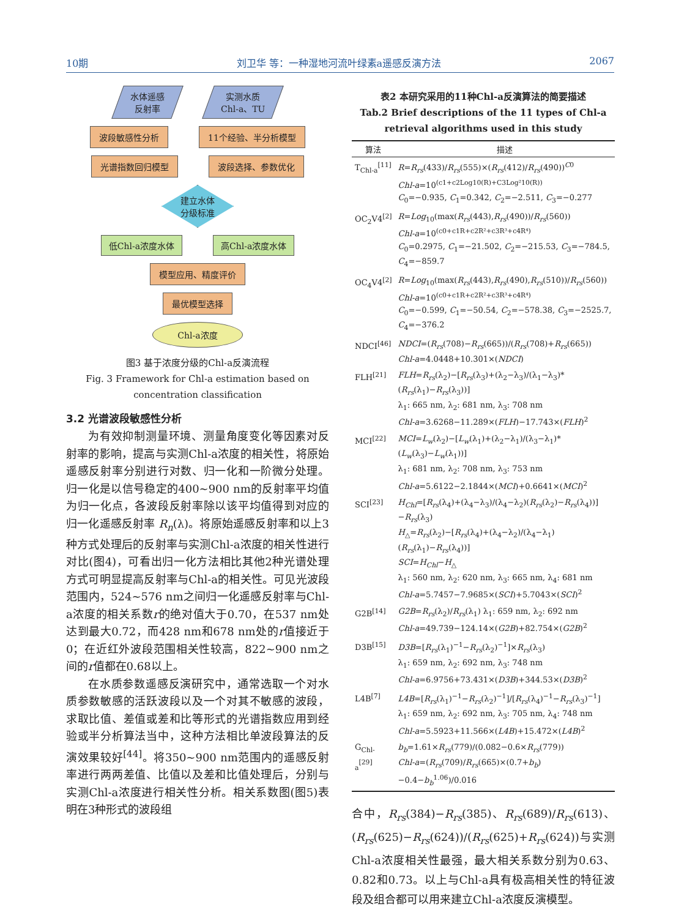10期 刘卫华 等：一种湿地河流叶绿素a遥感反演方法 2067
水体遥感
反射率
实测水质
Chl-a、TU
波段敏感性分析 11个经验、半分析模型
光谱指数回归模型 波段选择、参数优化
建立水体
分级标准
低Chl-a浓度水体 高Chl-a浓度水体
模型应用、精度评价
最优模型选择
Chl-a浓度
图3 基于浓度分级的Chl-a反演流程
Fig. 3 Framework for Chl-a estimation based on
concentration classification
3.2 光谱波段敏感性分析
为有效抑制测量环境、测量角度变化等因素对反射率的影响，提高与实测Chl-a浓度的相关性，将原始遥感反射率分别进行对数、归一化和一阶微分处理。归一化是以信号稳定的400~900 nm的反射率平均值为归一化点，各波段反射率除以该平均值得到对应的归一化遥感反射率 R<sub>n</sub>(λ)。将原始遥感反射率和以上3种方式处理后的反射率与实测Chl-a浓度的相关性进行对比(图4)，可看出归一化方法相比其他2种光谱处理方式可明显提高反射率与Chl-a的相关性。可见光波段范围内，524~576 nm之间归一化遥感反射率与Chl-a浓度的相关系数r的绝对值大于0.70，在537 nm处达到最大0.72，而428 nm和678 nm处的r值接近于0；在近红外波段范围相关性较高，822~900 nm之间的r值都在0.68以上。
在水质参数遥感反演研究中，通常选取一个对水质参数敏感的活跃波段以及一个对其不敏感的波段，求取比值、差值或差和比等形式的光谱指数应用到经验或半分析算法当中，这种方法相比单波段算法的反演效果较好<sup>[44]</sup>。将350~900 nm范围内的遥感反射率进行两两差值、比值以及差和比值处理后，分别与实测Chl-a浓度进行相关性分析。相关系数图(图5)表明在3种形式的波段组
表2 本研究采用的11种Chl-a反演算法的简要描述
Tab.2 Brief descriptions of the 11 types of Chl-a retrieval algorithms used in this study
| 算法 | 描述 |
| --- | --- |
| T<sub>Chl-a</sub><sup>[11]</sup> | R = R<sub>rs</sub> (433)/ R<sub>rs</sub> (555)×( R<sub>rs</sub> (412)/ R<sub>rs</sub> (490))<sup>C0</sup> Chl-a =10<sup>(c1+c2Log10(R)+C3Log²10(R))</sup> C<sub>0</sub>=−0.935, C<sub>1</sub>=0.342, C<sub>2</sub>=−2.511, C<sub>3</sub>=−0.277 |
| OC<sub>2</sub>V4<sup>[2]</sup> | R = Log<sub>10</sub>(max( R<sub>rs</sub> (443), R<sub>rs</sub> (490))/ R<sub>rs</sub> (560)) Chl-a =10<sup>(c0+c1R+c2R²+c3R³+c4R⁴)</sup> C<sub>0</sub>=0.2975, C<sub>1</sub>=−21.502, C<sub>2</sub>=−215.53, C<sub>3</sub>=−784.5, C<sub>4</sub>=−859.7 |
| OC<sub>4</sub>V4<sup>[2]</sup> | R = Log<sub>10</sub>(max( R<sub>rs</sub> (443), R<sub>rs</sub> (490), R<sub>rs</sub> (510))/ R<sub>rs</sub> (560)) Chl-a =10<sup>(c0+c1R+c2R²+c3R³+c4R⁴)</sup> C<sub>0</sub>=−0.599, C<sub>1</sub>=−50.54, C<sub>2</sub>=−578.38, C<sub>3</sub>=−2525.7, C<sub>4</sub>=−376.2 |
| NDCI<sup>[46]</sup> | NDCI =( R<sub>rs</sub> (708)− R<sub>rs</sub> (665))/( R<sub>rs</sub> (708)+ R<sub>rs</sub> (665)) Chl-a =4.0448+10.301×( NDCI ) |
| FLH<sup>[21]</sup> | FLH = R<sub>rs</sub> (λ<sub>2</sub>)−[ R<sub>rs</sub> (λ<sub>3</sub>)+(λ<sub>2</sub>−λ<sub>3</sub>)/(λ<sub>1</sub>−λ<sub>3</sub>)*( R<sub>rs</sub> (λ<sub>1</sub>)− R<sub>rs</sub> (λ<sub>3</sub>))] λ<sub>1</sub>: 665 nm, λ<sub>2</sub>: 681 nm, λ<sub>3</sub>: 708 nm Chl-a =3.6268−11.289×( FLH )−17.743×( FLH )<sup>2</sup> |
| MCI<sup>[22]</sup> | MCI = L<sub>w</sub> (λ<sub>2</sub>)−[ L<sub>w</sub> (λ<sub>1</sub>)+(λ<sub>2</sub>−λ<sub>1</sub>)/(λ<sub>3</sub>−λ<sub>1</sub>)*( L<sub>w</sub> (λ<sub>3</sub>)− L<sub>w</sub> (λ<sub>1</sub>))] λ<sub>1</sub>: 681 nm, λ<sub>2</sub>: 708 nm, λ<sub>3</sub>: 753 nm Chl-a =5.6122−2.1844×( MCI )+0.6641×( MCI )<sup>2</sup> |
| SCI<sup>[23]</sup> | H<sub>Chl</sub> =[ R<sub>rs</sub> (λ<sub>4</sub>)+(λ<sub>4</sub>−λ<sub>3</sub>)/(λ<sub>4</sub>−λ<sub>2</sub>)( R<sub>rs</sub> (λ<sub>2</sub>)− R<sub>rs</sub> (λ<sub>4</sub>))]− R<sub>rs</sub> (λ<sub>3</sub>) H<sub>△</sub>= R<sub>rs</sub> (λ<sub>2</sub>)−[ R<sub>rs</sub> (λ<sub>4</sub>)+(λ<sub>4</sub>−λ<sub>2</sub>)/(λ<sub>4</sub>−λ<sub>1</sub>)( R<sub>rs</sub> (λ<sub>1</sub>)− R<sub>rs</sub> (λ<sub>4</sub>))] SCI = H<sub>Chl</sub> − H<sub>△</sub> λ<sub>1</sub>: 560 nm, λ<sub>2</sub>: 620 nm, λ<sub>3</sub>: 665 nm, λ<sub>4</sub>: 681 nm Chl-a =5.7457−7.9685×( SCI )+5.7043×( SCI )<sup>2</sup> |
| G2B<sup>[14]</sup> | G2B = R<sub>rs</sub> (λ<sub>2</sub>)/ R<sub>rs</sub> (λ<sub>1</sub>) λ<sub>1</sub>: 659 nm, λ<sub>2</sub>: 692 nm Chl-a =49.739−124.14×( G2B )+82.754×( G2B )<sup>2</sup> |
| D3B<sup>[15]</sup> | D3B =[ R<sub>rs</sub> (λ<sub>1</sub>)<sup>−1</sup>− R<sub>rs</sub> (λ<sub>2</sub>)<sup>−1</sup>]× R<sub>rs</sub> (λ<sub>3</sub>) λ<sub>1</sub>: 659 nm, λ<sub>2</sub>: 692 nm, λ<sub>3</sub>: 748 nm Chl-a =6.9756+73.431×( D3B )+344.53×( D3B )<sup>2</sup> |
| L4B<sup>[7]</sup> | L4B =[ R<sub>rs</sub> (λ<sub>1</sub>)<sup>−1</sup>− R<sub>rs</sub> (λ<sub>2</sub>)<sup>−1</sup>]/[ R<sub>rs</sub> (λ<sub>4</sub>)<sup>−1</sup>− R<sub>rs</sub> (λ<sub>3</sub>)<sup>−1</sup>] λ<sub>1</sub>: 659 nm, λ<sub>2</sub>: 692 nm, λ<sub>3</sub>: 705 nm, λ<sub>4</sub>: 748 nm Chl-a =5.5923+11.566×( L4B )+15.472×( L4B )<sup>2</sup> |
| G<sub>Chl-a</sub><sup>[29]</sup> | b<sub>b</sub> =1.61× R<sub>rs</sub> (779)/(0.082−0.6× R<sub>rs</sub> (779)) Chl-a =( R<sub>rs</sub> (709)/ R<sub>rs</sub> (665)×(0.7+ b<sub>b</sub> )−0.4− b<sub>b</sub><sup>1.06</sup>)/0.016 |
合中，R<sub>rs</sub>(384)−R<sub>rs</sub>(385)、R<sub>rs</sub>(689)/R<sub>rs</sub>(613)、(R<sub>rs</sub>(625)−R<sub>rs</sub>(624))/(R<sub>rs</sub>(625)+R<sub>rs</sub>(624))与实测Chl-a浓度相关性最强，最大相关系数分别为0.63、0.82和0.73。以上与Chl-a具有极高相关性的特征波段及组合都可以用来建立Chl-a浓度反演模型。